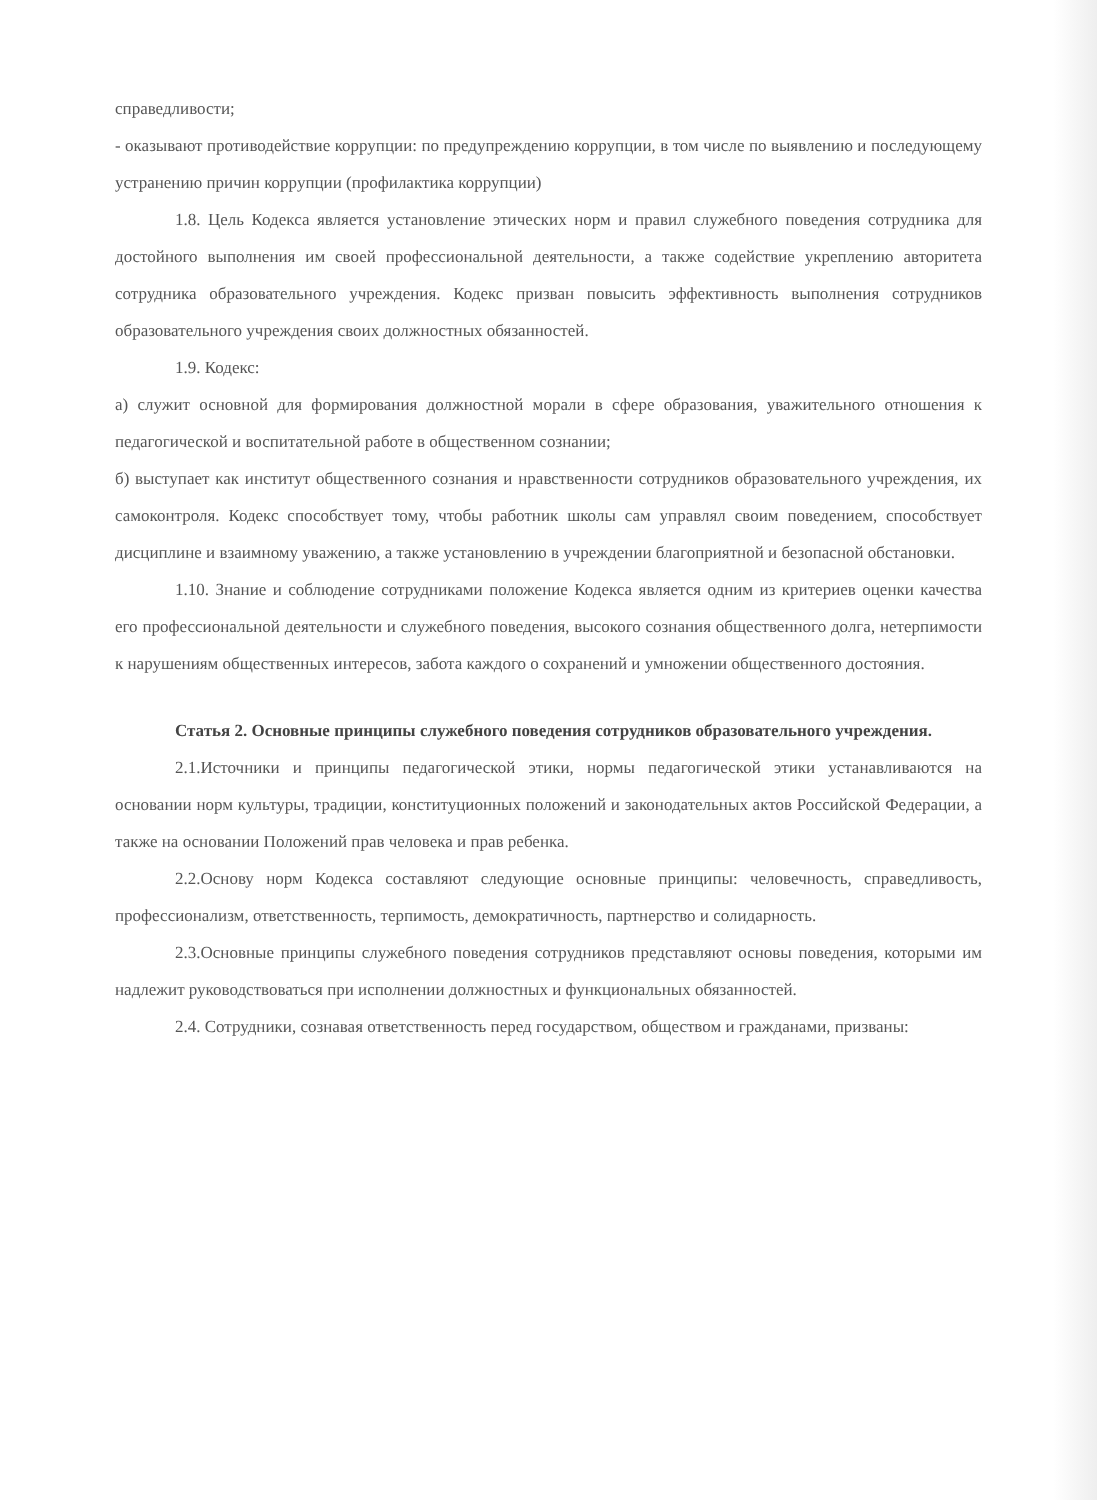справедливости;
- оказывают противодействие коррупции: по предупреждению коррупции, в том числе по выявлению и последующему устранению причин коррупции (профилактика коррупции)
1.8. Цель Кодекса является установление этических норм и правил служебного поведения сотрудника для достойного выполнения им своей профессиональной деятельности, а также содействие укреплению авторитета сотрудника образовательного учреждения. Кодекс призван повысить эффективность выполнения сотрудников образовательного учреждения своих должностных обязанностей.
1.9. Кодекс:
а) служит основной для формирования должностной морали в сфере образования, уважительного отношения к педагогической и воспитательной работе в общественном сознании;
б) выступает как институт общественного сознания и нравственности сотрудников образовательного учреждения, их самоконтроля. Кодекс способствует тому, чтобы работник школы сам управлял своим поведением, способствует дисциплине и взаимному уважению, а также установлению в учреждении благоприятной и безопасной обстановки.
1.10. Знание и соблюдение сотрудниками положение Кодекса является одним из критериев оценки качества его профессиональной деятельности и служебного поведения, высокого сознания общественного долга, нетерпимости к нарушениям общественных интересов, забота каждого о сохранений и умножении общественного достояния.
Статья 2. Основные принципы служебного поведения сотрудников образовательного учреждения.
2.1.Источники и принципы педагогической этики, нормы педагогической этики устанавливаются на основании норм культуры, традиции, конституционных положений и законодательных актов Российской Федерации, а также на основании Положений прав человека и прав ребенка.
2.2.Основу норм Кодекса составляют следующие основные принципы: человечность, справедливость, профессионализм, ответственность, терпимость, демократичность, партнерство и солидарность.
2.3.Основные принципы служебного поведения сотрудников представляют основы поведения, которыми им надлежит руководствоваться при исполнении должностных и функциональных обязанностей.
2.4. Сотрудники, сознавая ответственность перед государством, обществом и гражданами, призваны: